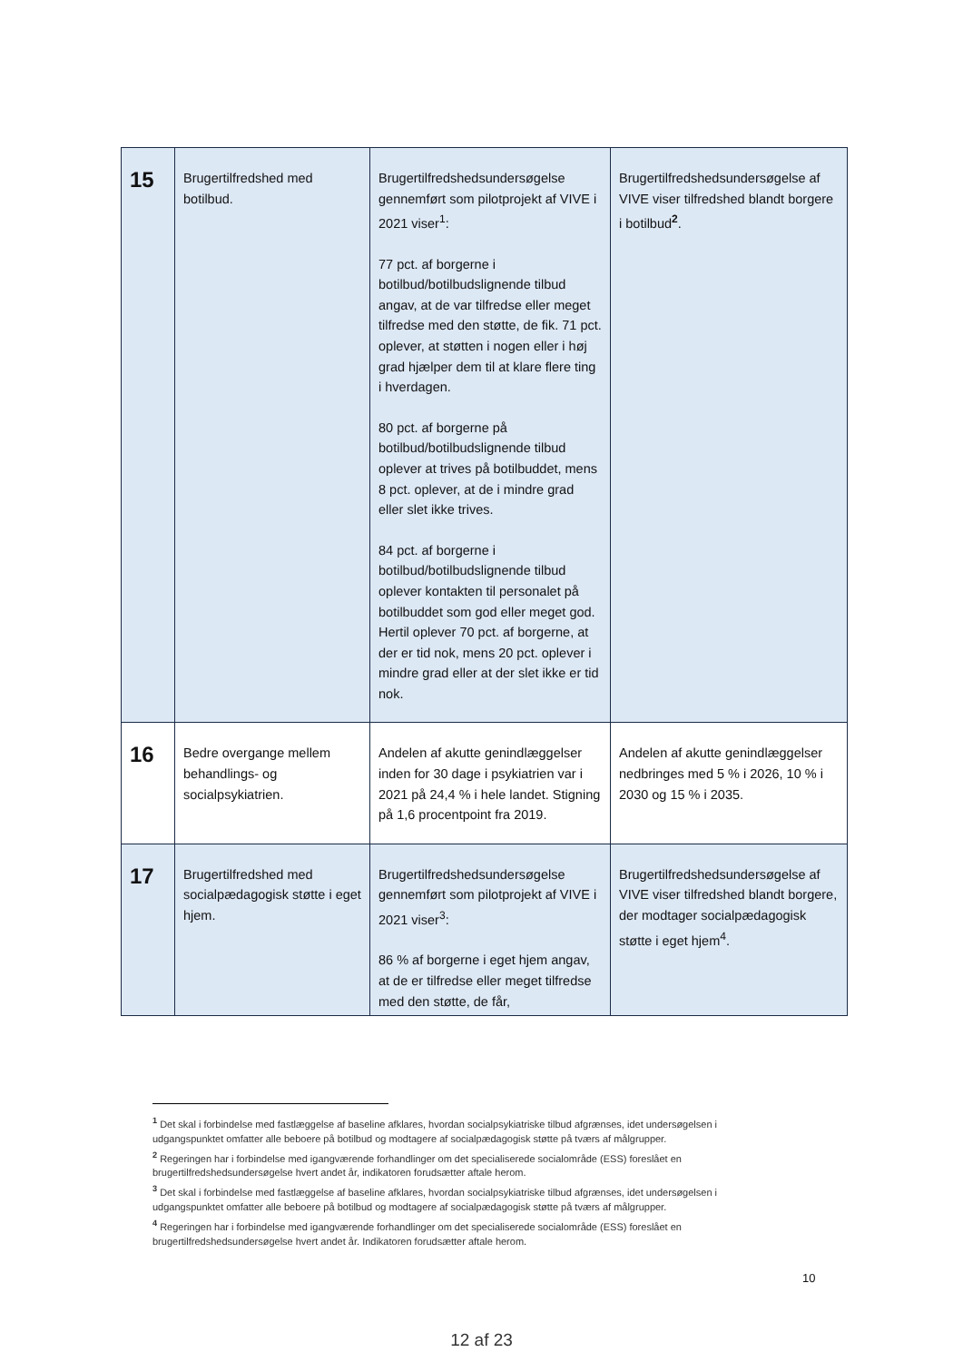| 15 | Brugertilfredshed med botilbud. | Brugertilfredshedsundersøgelse gennemført som pilotprojekt af VIVE i 2021 viser<sup>1</sup>: 77 pct. af borgerne i botilbud/botilbudslignende tilbud angav, at de var tilfredse eller meget tilfredse med den støtte, de fik. 71 pct. oplever, at støtten i nogen eller i høj grad hjælper dem til at klare flere ting i hverdagen. 80 pct. af borgerne på botilbud/botilbudslignende tilbud oplever at trives på botilbuddet, mens 8 pct. oplever, at de i mindre grad eller slet ikke trives. 84 pct. af borgerne i botilbud/botilbudslignende tilbud oplever kontakten til personalet på botilbuddet som god eller meget god. Hertil oplever 70 pct. af borgerne, at der er tid nok, mens 20 pct. oplever i mindre grad eller at der slet ikke er tid nok. | Brugertilfredshedsundersøgelse af VIVE viser tilfredshed blandt borgere i botilbud<sup>2</sup>. |
| 16 | Bedre overgange mellem behandlings- og socialpsykiatrien. | Andelen af akutte genindlæggelser inden for 30 dage i psykiatrien var i 2021 på 24,4 % i hele landet. Stigning på 1,6 procentpoint fra 2019. | Andelen af akutte genindlæggelser nedbringes med 5 % i 2026, 10 % i 2030 og 15 % i 2035. |
| 17 | Brugertilfredshed med socialpædagogisk støtte i eget hjem. | Brugertilfredshedsundersøgelse gennemført som pilotprojekt af VIVE i 2021 viser<sup>3</sup>: 86 % af borgerne i eget hjem angav, at de er tilfredse eller meget tilfredse med den støtte, de får, | Brugertilfredshedsundersøgelse af VIVE viser tilfredshed blandt borgere, der modtager socialpædagogisk støtte i eget hjem<sup>4</sup>. |
<sup>1</sup> Det skal i forbindelse med fastlæggelse af baseline afklares, hvordan socialpsykiatriske tilbud afgrænses, idet undersøgelsen i udgangspunktet omfatter alle beboere på botilbud og modtagere af socialpædagogisk støtte på tværs af målgrupper.
<sup>2</sup> Regeringen har i forbindelse med igangværende forhandlinger om det specialiserede socialområde (ESS) foreslået en brugertilfredshedsundersøgelse hvert andet år, indikatoren forudsætter aftale herom.
<sup>3</sup> Det skal i forbindelse med fastlæggelse af baseline afklares, hvordan socialpsykiatriske tilbud afgrænses, idet undersøgelsen i udgangspunktet omfatter alle beboere på botilbud og modtagere af socialpædagogisk støtte på tværs af målgrupper.
<sup>4</sup> Regeringen har i forbindelse med igangværende forhandlinger om det specialiserede socialområde (ESS) foreslået en brugertilfredshedsundersøgelse hvert andet år. Indikatoren forudsætter aftale herom.
10
12 af 23